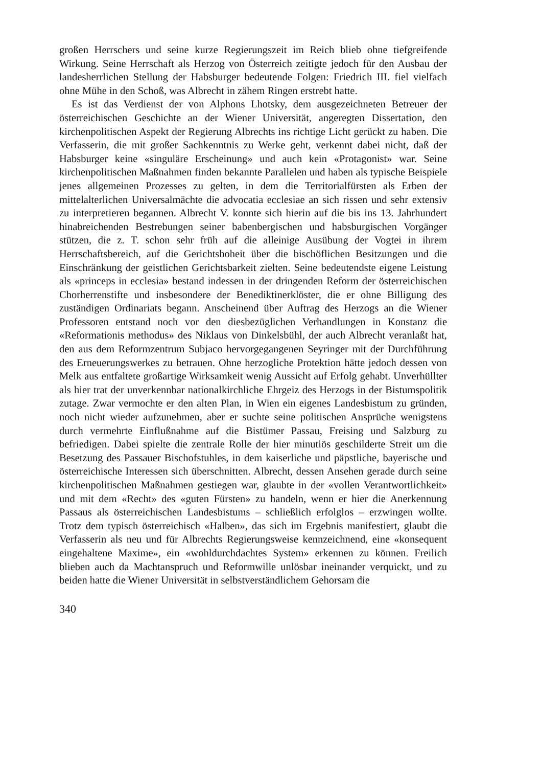großen Herrschers und seine kurze Regierungszeit im Reich blieb ohne tiefgreifende Wirkung. Seine Herrschaft als Herzog von Österreich zeitigte jedoch für den Ausbau der landesherrlichen Stellung der Habsburger bedeutende Folgen: Friedrich III. fiel vielfach ohne Mühe in den Schoß, was Albrecht in zähem Ringen erstrebt hatte.
Es ist das Verdienst der von Alphons Lhotsky, dem ausgezeichneten Betreuer der österreichischen Geschichte an der Wiener Universität, angeregten Dissertation, den kirchenpolitischen Aspekt der Regierung Albrechts ins richtige Licht gerückt zu haben. Die Verfasserin, die mit großer Sachkenntnis zu Werke geht, verkennt dabei nicht, daß der Habsburger keine «singuläre Erscheinung» und auch kein «Protagonist» war. Seine kirchenpolitischen Maßnahmen finden bekannte Parallelen und haben als typische Beispiele jenes allgemeinen Prozesses zu gelten, in dem die Territorialfürsten als Erben der mittelalterlichen Universalmächte die advocatia ecclesiae an sich rissen und sehr extensiv zu interpretieren begannen. Albrecht V. konnte sich hierin auf die bis ins 13. Jahrhundert hinabreichenden Bestrebungen seiner babenbergischen und habsburgischen Vorgänger stützen, die z. T. schon sehr früh auf die alleinige Ausübung der Vogtei in ihrem Herrschaftsbereich, auf die Gerichtshoheit über die bischöflichen Besitzungen und die Einschränkung der geistlichen Gerichtsbarkeit zielten. Seine bedeutendste eigene Leistung als «princeps in ecclesia» bestand indessen in der dringenden Reform der österreichischen Chorherrenstifte und insbesondere der Benediktinerklöster, die er ohne Billigung des zuständigen Ordinariats begann. Anscheinend über Auftrag des Herzogs an die Wiener Professoren entstand noch vor den diesbezüglichen Verhandlungen in Konstanz die «Reformationis methodus» des Niklaus von Dinkelsbühl, der auch Albrecht veranlaßt hat, den aus dem Reformzentrum Subjaco hervorgegangenen Seyringer mit der Durchführung des Erneuerungswerkes zu betrauen. Ohne herzogliche Protektion hätte jedoch dessen von Melk aus entfaltete großartige Wirksamkeit wenig Aussicht auf Erfolg gehabt. Unverhüllter als hier trat der unverkennbar nationalkirchliche Ehrgeiz des Herzogs in der Bistumspolitik zutage. Zwar vermochte er den alten Plan, in Wien ein eigenes Landesbistum zu gründen, noch nicht wieder aufzunehmen, aber er suchte seine politischen Ansprüche wenigstens durch vermehrte Einflußnahme auf die Bistümer Passau, Freising und Salzburg zu befriedigen. Dabei spielte die zentrale Rolle der hier minutiös geschilderte Streit um die Besetzung des Passauer Bischofstuhles, in dem kaiserliche und päpstliche, bayerische und österreichische Interessen sich überschnitten. Albrecht, dessen Ansehen gerade durch seine kirchenpolitischen Maßnahmen gestiegen war, glaubte in der «vollen Verantwortlichkeit» und mit dem «Recht» des «guten Fürsten» zu handeln, wenn er hier die Anerkennung Passaus als österreichischen Landesbistums – schließlich erfolglos – erzwingen wollte. Trotz dem typisch österreichisch «Halben», das sich im Ergebnis manifestiert, glaubt die Verfasserin als neu und für Albrechts Regierungsweise kennzeichnend, eine «konsequent eingehaltene Maxime», ein «wohldurchdachtes System» erkennen zu können. Freilich blieben auch da Machtanspruch und Reformwille unlösbar ineinander verquickt, und zu beiden hatte die Wiener Universität in selbstverständlichem Gehorsam die
340